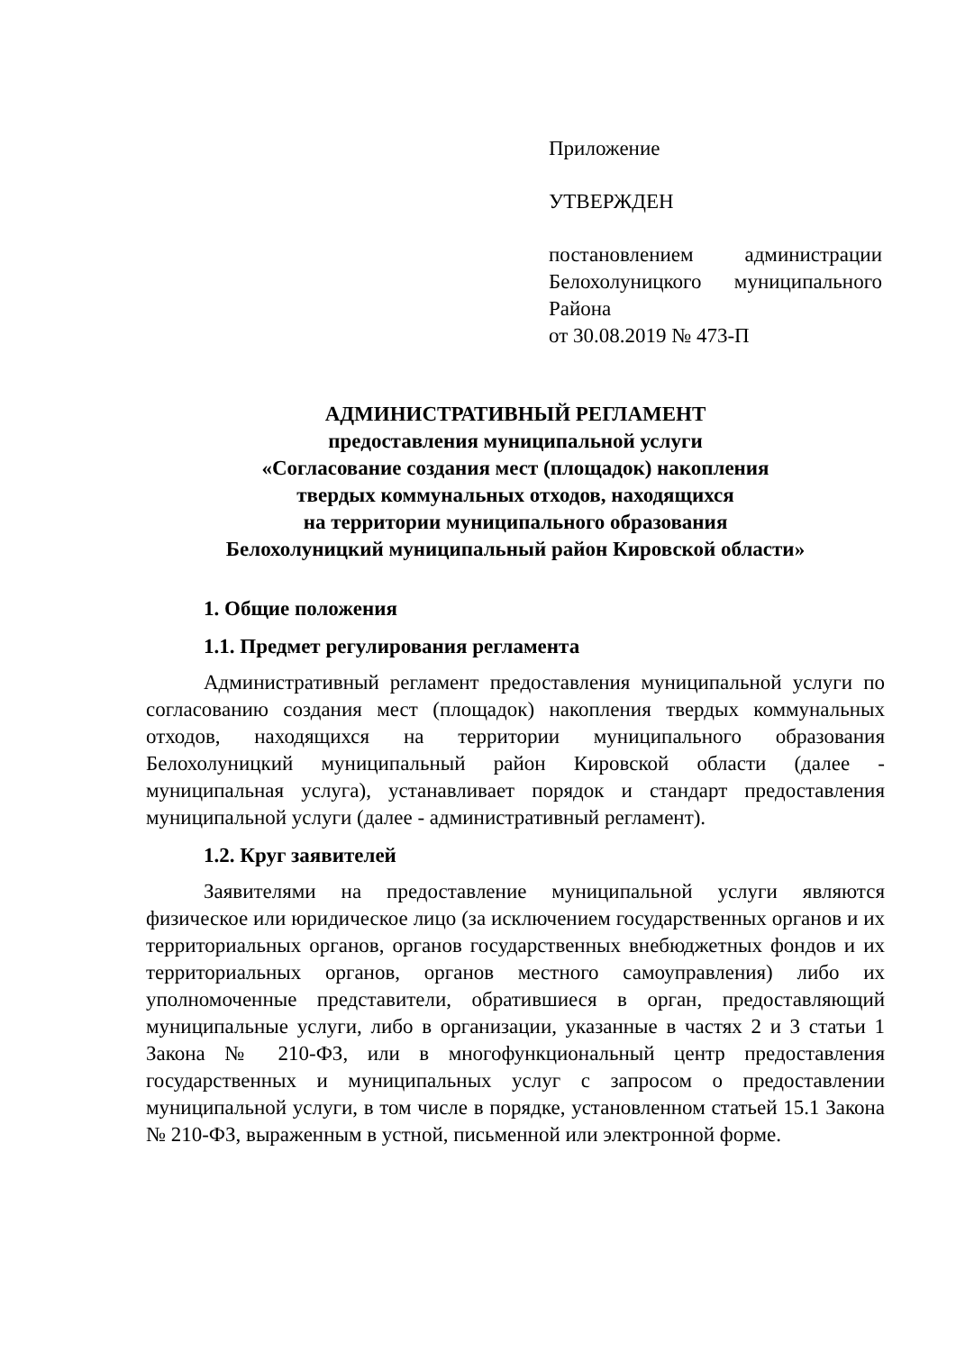Приложение
УТВЕРЖДЕН
постановлением администрации Белохолуницкого муниципального Района
от 30.08.2019 № 473-П
АДМИНИСТРАТИВНЫЙ РЕГЛАМЕНТ
предоставления муниципальной услуги
«Согласование создания мест (площадок) накопления
твердых коммунальных отходов, находящихся
на территории муниципального образования
Белохолуницкий муниципальный район Кировской области»
1. Общие положения
1.1. Предмет регулирования регламента
Административный регламент предоставления муниципальной услуги по согласованию создания мест (площадок) накопления твердых коммунальных отходов, находящихся на территории муниципального образования Белохолуницкий муниципальный район Кировской области (далее - муниципальная услуга), устанавливает порядок и стандарт предоставления муниципальной услуги (далее - административный регламент).
1.2. Круг заявителей
Заявителями на предоставление муниципальной услуги являются физическое или юридическое лицо (за исключением государственных органов и их территориальных органов, органов государственных внебюджетных фондов и их территориальных органов, органов местного самоуправления) либо их уполномоченные представители, обратившиеся в орган, предоставляющий муниципальные услуги, либо в организации, указанные в частях 2 и 3 статьи 1 Закона № 210-ФЗ, или в многофункциональный центр предоставления государственных и муниципальных услуг с запросом о предоставлении муниципальной услуги, в том числе в порядке, установленном статьей 15.1 Закона № 210-ФЗ, выраженным в устной, письменной или электронной форме.